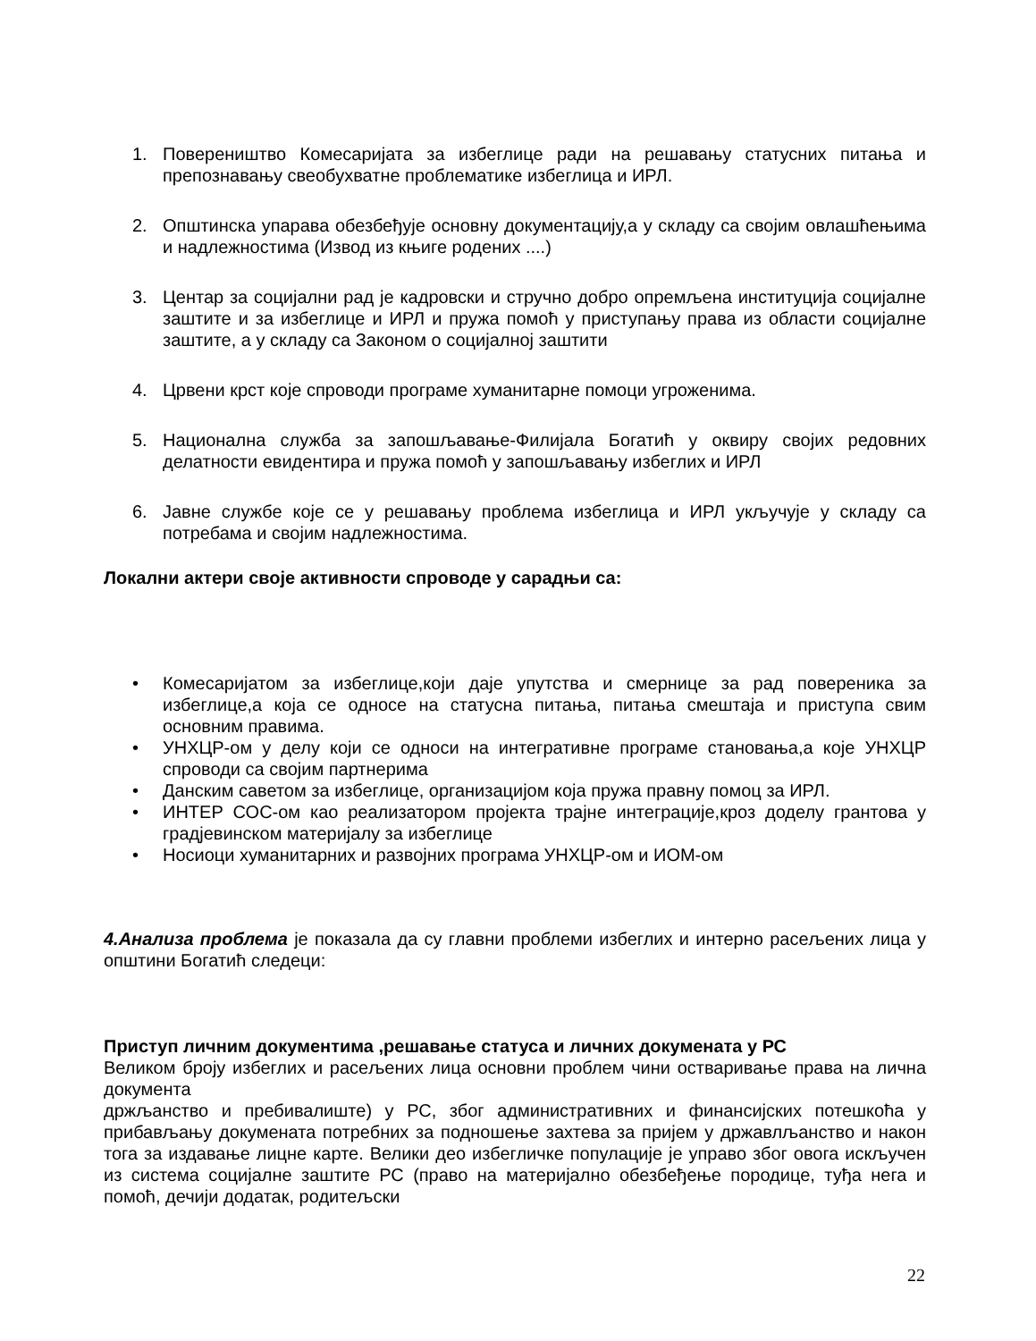1. Повереништво Комесаријата за избеглице ради на решавању статусних питања и препознавању свеобухватне проблематике избеглица и ИРЛ.
2. Општинска упарава обезбеђује основну документацију,а у складу са својим овлашћењима и надлежностима (Извод из књиге родених ....)
3. Центар за социјални рад је кадровски и стручно добро опремљена институција социјалне заштите и за избеглице и ИРЛ и пружа помоћ у приступању права из области социјалне заштите, а у складу са Законом о социјалној заштити
4. Црвени крст које спроводи програме хуманитарне помоци угроженима.
5. Национална служба за запошљавање-Филијала Богатић у оквиру својих редовних делатности евидентира и пружа помоћ у запошљавању избеглих и ИРЛ
6. Јавне службе које се у решавању проблема избеглица и ИРЛ укључује у складу са потребама и својим надлежностима.
Локални актери своје активности спроводе у сарадњи са:
• Комесаријатом за избеглице,који даје упутства и смернице за рад повереника за избеглице,а која се односе на статусна питања, питања смештаја и приступа свим основним правима.
• УНХЦР-ом у делу који се односи на интегративне програме становања,а које УНХЦР спроводи са својим партнерима
• Данским саветом за избеглице, организацијом која пружа правну помоц за ИРЛ.
• ИНТЕР СОС-ом као реализатором пројекта трајне интеграције,кроз доделу грантова у градјевинском материјалу за избеглице
• Носиоци хуманитарних и развојних програма УНХЦР-ом и ИОМ-ом
4.Анализа проблема је показала да су главни проблеми избеглих и интерно расељених лица у општини Богатић следеци:
Приступ личним документима ,решавање статуса и личних докумената у РС
Великом броју избеглих и расељених лица основни проблем чини остваривање права на лична документа
држљанство и пребивалиште) у РС, због административних и финансијских потешкоћа у прибављању докумената потребних за подношење захтева за пријем у државлљанство и након тога за издавање лицне карте. Велики део избегличке популације је управо због овога искључен из система социјалне заштите РС (право на материјално обезбеђење породице, туђа нега и помоћ, дечији додатак, родитељски
22